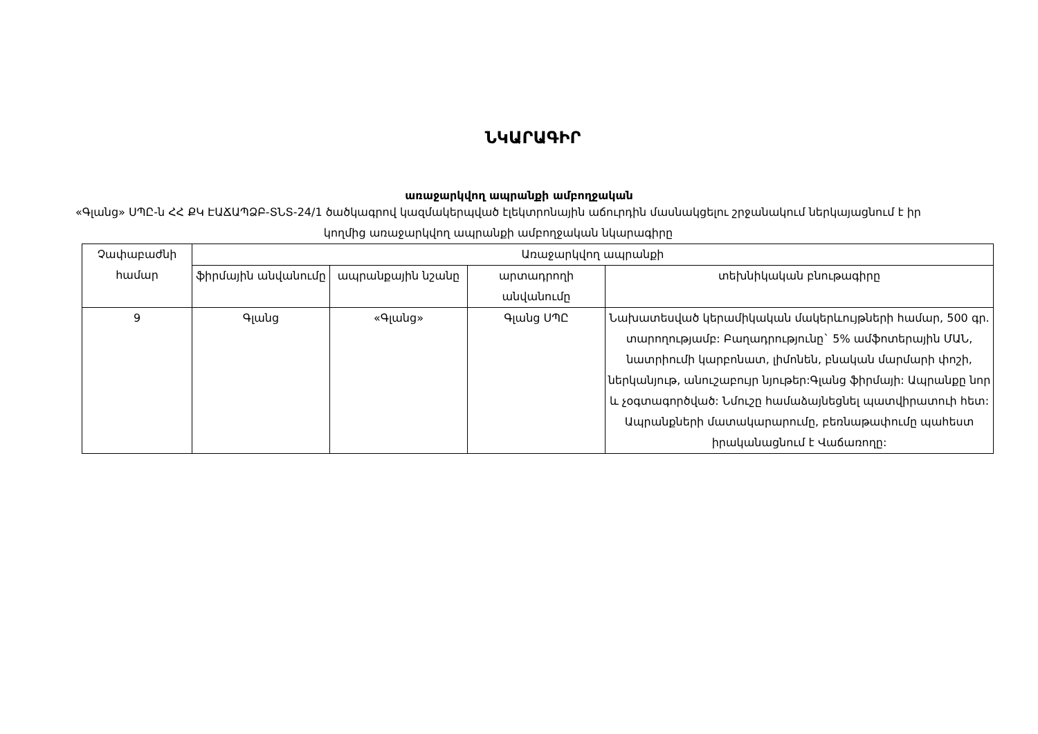ՆԿԱՐԱԳԻՐ
առաջարկվող ապրանքի ամբողջական
«Գլանց» ՍՊԸ-ն ՀՀ ՔԿ ԷԱՃԱՊՁԲ-ՏՆՏ-24/1 ծածկագրով կազմակերպված էլեկտրոնային աճուրդին մասնակցելու շրջանակում ներկայացնում է իր կողմից առաջարկվող ապրանքի ամբողջական նկարագիրը
| Չափաբաժնի համար | Առաջարկվող ապրանքի | | | |
| --- | --- | --- | --- | --- |
| | ֆիրմային անվանումը | ապրանքային նշանը | արտադրողի անվանումը | տեխնիկական բնութագիրը |
| 9 | Գլանց | «Գլանց» | Գլանց ՍՊԸ | Նախատեսված կերամիկական մակերևույթների համար, 500 գր. տարողությամբ: Բաղադրությունը` 5% ամֆոտերային ՄԱՆ, նատրիումի կարբոնատ, լիմոնեն, բնական մարմարի փոշի, ներկանյութ, անուշաբույր նյութեր:Գլանց ֆիրմայի: Ապրանքը նոր և չօգտագործված: Նմուշը համաձայնեցնել պատվիրատուի հետ: Ապրանքների մատակարարումը, բեռնաթափումը պահեստ իրականացնում է Վաճառողը: |